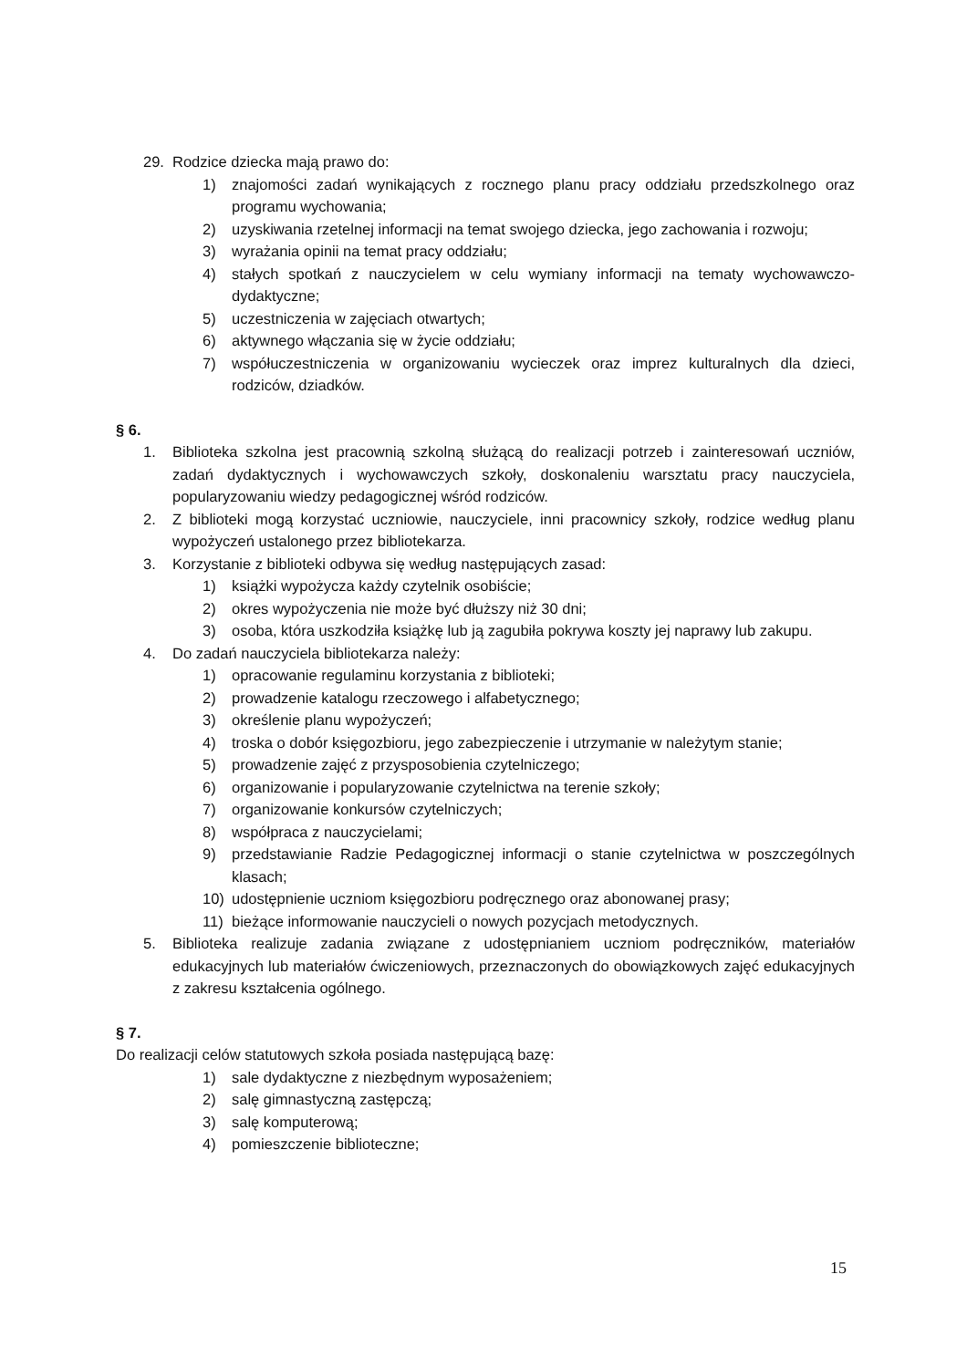29. Rodzice dziecka mają prawo do:
1) znajomości zadań wynikających z rocznego planu pracy oddziału przedszkolnego oraz programu wychowania;
2) uzyskiwania rzetelnej informacji na temat swojego dziecka, jego zachowania i rozwoju;
3) wyrażania opinii na temat pracy oddziału;
4) stałych spotkań z nauczycielem w celu wymiany informacji na tematy wychowawczo-dydaktyczne;
5) uczestniczenia w zajęciach otwartych;
6) aktywnego włączania się w życie oddziału;
7) współuczestniczenia w organizowaniu wycieczek oraz imprez kulturalnych dla dzieci, rodziców, dziadków.
§ 6.
1. Biblioteka szkolna jest pracownią szkolną służącą do realizacji potrzeb i zainteresowań uczniów, zadań dydaktycznych i wychowawczych szkoły, doskonaleniu warsztatu pracy nauczyciela, popularyzowaniu wiedzy pedagogicznej wśród rodziców.
2. Z biblioteki mogą korzystać uczniowie, nauczyciele, inni pracownicy szkoły, rodzice według planu wypożyczeń ustalonego przez bibliotekarza.
3. Korzystanie z biblioteki odbywa się według następujących zasad:
1) książki wypożycza każdy czytelnik osobiście;
2) okres wypożyczenia nie może być dłuższy niż 30 dni;
3) osoba, która uszkodziła książkę lub ją zagubiła pokrywa koszty jej naprawy lub zakupu.
4. Do zadań nauczyciela bibliotekarza należy:
1) opracowanie regulaminu korzystania z biblioteki;
2) prowadzenie katalogu rzeczowego i alfabetycznego;
3) określenie planu wypożyczeń;
4) troska o dobór księgozbioru, jego zabezpieczenie i utrzymanie w należytym stanie;
5) prowadzenie zajęć z przysposobienia czytelniczego;
6) organizowanie i popularyzowanie czytelnictwa na terenie szkoły;
7) organizowanie konkursów czytelniczych;
8) współpraca z nauczycielami;
9) przedstawianie Radzie Pedagogicznej informacji o stanie czytelnictwa w poszczególnych klasach;
10) udostępnienie uczniom księgozbioru podręcznego oraz abonowanej prasy;
11) bieżące informowanie nauczycieli o nowych pozycjach metodycznych.
5. Biblioteka realizuje zadania związane z udostępnianiem uczniom podręczników, materiałów edukacyjnych lub materiałów ćwiczeniowych, przeznaczonych do obowiązkowych zajęć edukacyjnych z zakresu kształcenia ogólnego.
§ 7.
Do realizacji celów statutowych szkoła posiada następującą bazę:
1) sale dydaktyczne z niezbędnym wyposażeniem;
2) salę gimnastyczną zastępczą;
3) salę komputerową;
4) pomieszczenie biblioteczne;
15